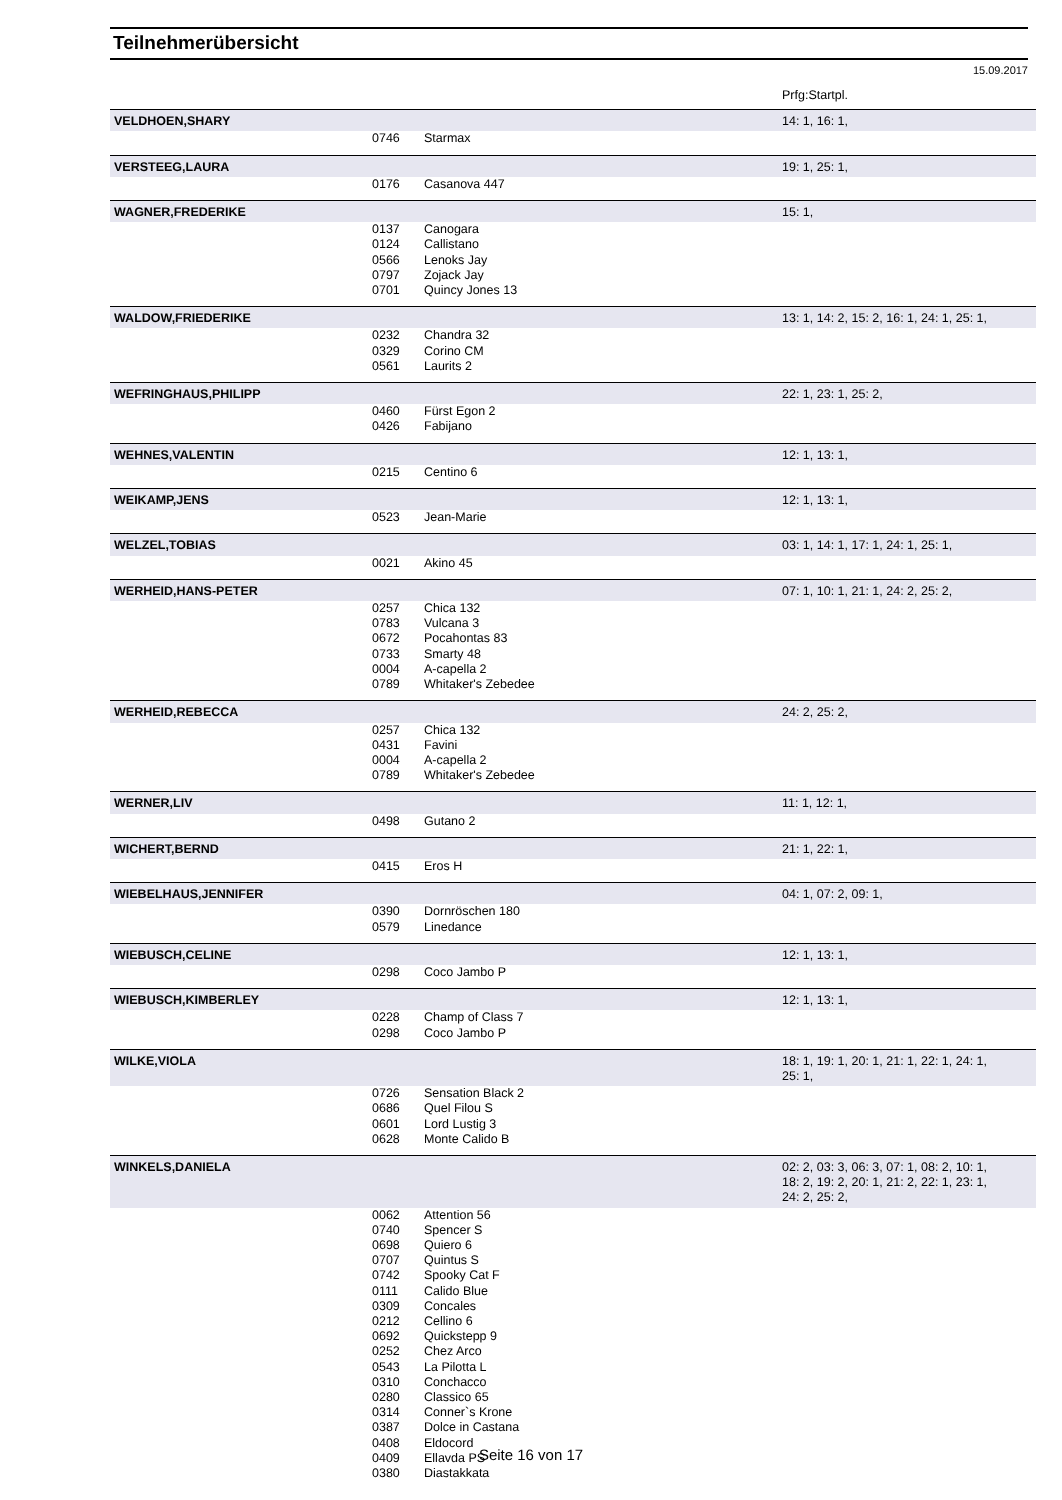Teilnehmerübersicht
15.09.2017
| | | | Prfg:Startpl. |
| VELDHOEN,SHARY | | | 14: 1, 16: 1, |
| | 0746 | Starmax | |
| VERSTEEG,LAURA | | | 19: 1, 25: 1, |
| | 0176 | Casanova 447 | |
| WAGNER,FREDERIKE | | | 15: 1, |
| | 0137 | Canogara | |
| | 0124 | Callistano | |
| | 0566 | Lenoks Jay | |
| | 0797 | Zojack Jay | |
| | 0701 | Quincy Jones 13 | |
| WALDOW,FRIEDERIKE | | | 13: 1, 14: 2, 15: 2, 16: 1, 24: 1, 25: 1, |
| | 0232 | Chandra 32 | |
| | 0329 | Corino CM | |
| | 0561 | Laurits 2 | |
| WEFRINGHAUS,PHILIPP | | | 22: 1, 23: 1, 25: 2, |
| | 0460 | Fürst Egon 2 | |
| | 0426 | Fabijano | |
| WEHNES,VALENTIN | | | 12: 1, 13: 1, |
| | 0215 | Centino 6 | |
| WEIKAMP,JENS | | | 12: 1, 13: 1, |
| | 0523 | Jean-Marie | |
| WELZEL,TOBIAS | | | 03: 1, 14: 1, 17: 1, 24: 1, 25: 1, |
| | 0021 | Akino 45 | |
| WERHEID,HANS-PETER | | | 07: 1, 10: 1, 21: 1, 24: 2, 25: 2, |
| | 0257 | Chica 132 | |
| | 0783 | Vulcana 3 | |
| | 0672 | Pocahontas 83 | |
| | 0733 | Smarty 48 | |
| | 0004 | A-capella 2 | |
| | 0789 | Whitaker's Zebedee | |
| WERHEID,REBECCA | | | 24: 2, 25: 2, |
| | 0257 | Chica 132 | |
| | 0431 | Favini | |
| | 0004 | A-capella 2 | |
| | 0789 | Whitaker's Zebedee | |
| WERNER,LIV | | | 11: 1, 12: 1, |
| | 0498 | Gutano 2 | |
| WICHERT,BERND | | | 21: 1, 22: 1, |
| | 0415 | Eros H | |
| WIEBELHAUS,JENNIFER | | | 04: 1, 07: 2, 09: 1, |
| | 0390 | Dornröschen 180 | |
| | 0579 | Linedance | |
| WIEBUSCH,CELINE | | | 12: 1, 13: 1, |
| | 0298 | Coco Jambo P | |
| WIEBUSCH,KIMBERLEY | | | 12: 1, 13: 1, |
| | 0228 | Champ of Class 7 | |
| | 0298 | Coco Jambo P | |
| WILKE,VIOLA | | | 18: 1, 19: 1, 20: 1, 21: 1, 22: 1, 24: 1, 25: 1, |
| | 0726 | Sensation Black 2 | |
| | 0686 | Quel Filou S | |
| | 0601 | Lord Lustig 3 | |
| | 0628 | Monte Calido B | |
| WINKELS,DANIELA | | | 02: 2, 03: 3, 06: 3, 07: 1, 08: 2, 10: 1, 18: 2, 19: 2, 20: 1, 21: 2, 22: 1, 23: 1, 24: 2, 25: 2, |
| | 0062 | Attention 56 | |
| | 0740 | Spencer S | |
| | 0698 | Quiero 6 | |
| | 0707 | Quintus S | |
| | 0742 | Spooky Cat F | |
| | 0111 | Calido Blue | |
| | 0309 | Concales | |
| | 0212 | Cellino 6 | |
| | 0692 | Quickstepp 9 | |
| | 0252 | Chez Arco | |
| | 0543 | La Pilotta L | |
| | 0310 | Conchacco | |
| | 0280 | Classico 65 | |
| | 0314 | Conner`s Krone | |
| | 0387 | Dolce in Castana | |
| | 0408 | Eldocord | |
| | 0409 | Ellavda PS | |
| | 0380 | Diastakkata | |
Seite 16 von 17